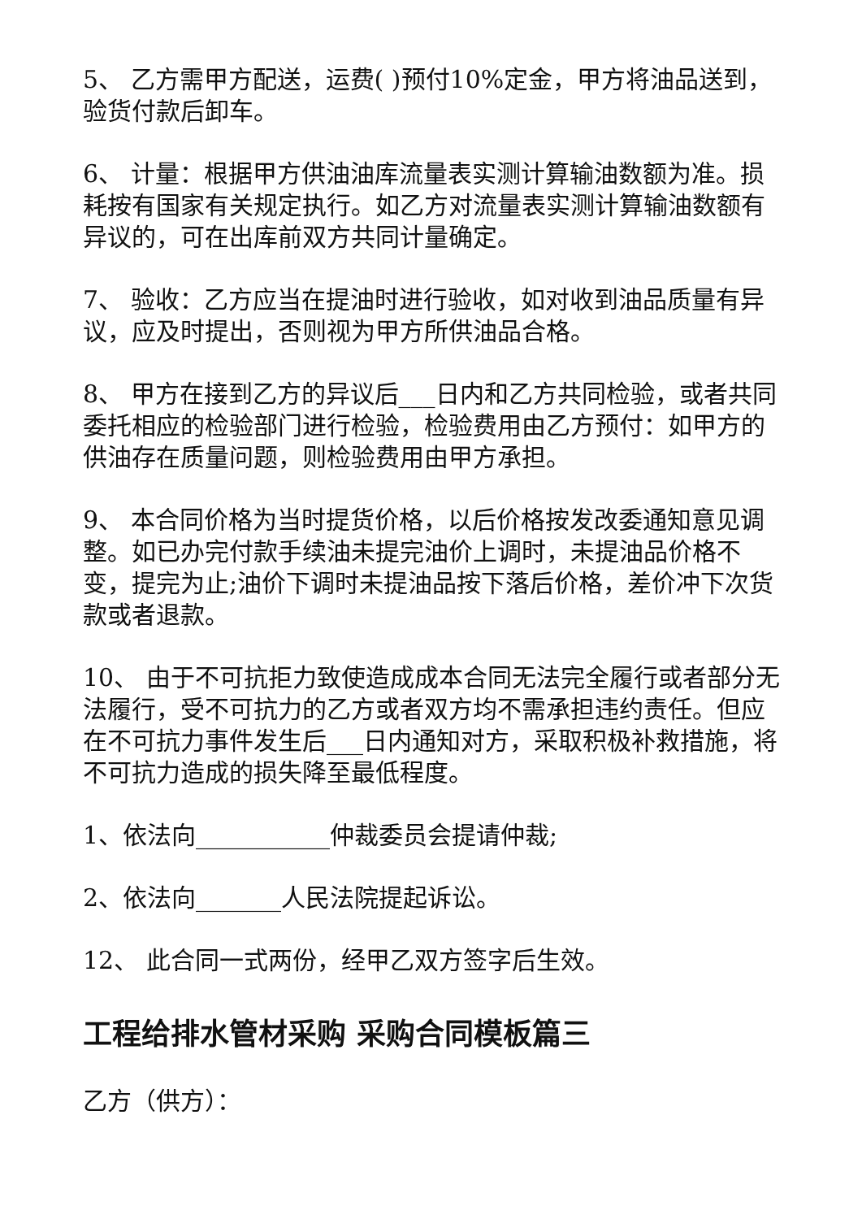5、 乙方需甲方配送，运费( )预付10%定金，甲方将油品送到，验货付款后卸车。
6、 计量：根据甲方供油油库流量表实测计算输油数额为准。损耗按有国家有关规定执行。如乙方对流量表实测计算输油数额有异议的，可在出库前双方共同计量确定。
7、 验收：乙方应当在提油时进行验收，如对收到油品质量有异议，应及时提出，否则视为甲方所供油品合格。
8、 甲方在接到乙方的异议后___日内和乙方共同检验，或者共同委托相应的检验部门进行检验，检验费用由乙方预付：如甲方的供油存在质量问题，则检验费用由甲方承担。
9、 本合同价格为当时提货价格，以后价格按发改委通知意见调整。如已办完付款手续油未提完油价上调时，未提油品价格不变，提完为止;油价下调时未提油品按下落后价格，差价冲下次货款或者退款。
10、 由于不可抗拒力致使造成成本合同无法完全履行或者部分无法履行，受不可抗力的乙方或者双方均不需承担违约责任。但应在不可抗力事件发生后___日内通知对方，采取积极补救措施，将不可抗力造成的损失降至最低程度。
1、依法向___________仲裁委员会提请仲裁;
2、依法向_______人民法院提起诉讼。
12、 此合同一式两份，经甲乙双方签字后生效。
工程给排水管材采购 采购合同模板篇三
乙方（供方）：